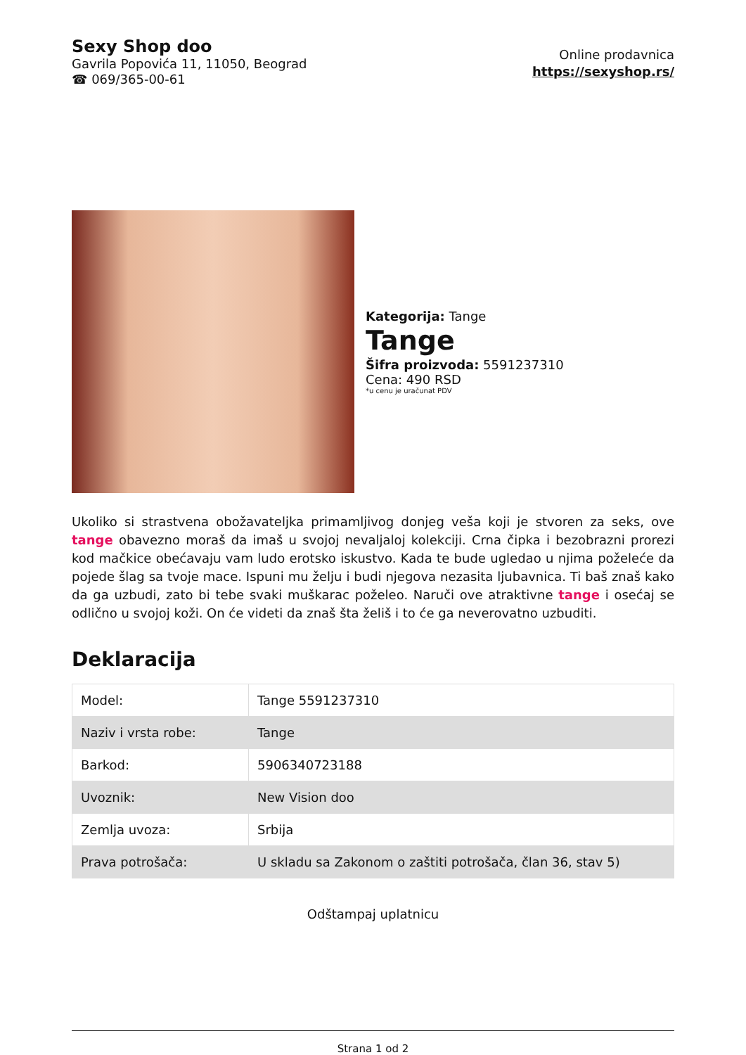Sexy Shop doo
Gavrila Popovića 11, 11050, Beograd
☎ 069/365-00-61
Online prodavnica
https://sexyshop.rs/
Kategorija: Tange
Tange
Šifra proizvoda: 5591237310
Cena: 490 RSD
*u cenu je uračunat PDV
Ukoliko si strastvena obožavateljka primamljivog donjeg veša koji je stvoren za seks, ove tange obavezno moraš da imaš u svojoj nevaljaloj kolekciji. Crna čipka i bezobrazni prorezi kod mačkice obećavaju vam ludo erotsko iskustvo. Kada te bude ugledao u njima poželeće da pojede šlag sa tvoje mace. Ispuni mu želju i budi njegova nezasita ljubavnica. Ti baš znaš kako da ga uzbudi, zato bi tebe svaki muškarac poželeo. Naruči ove atraktivne tange i osećaj se odlično u svojoj koži. On će videti da znaš šta želiš i to će ga neverovatno uzbuditi.
Deklaracija
| Model: | Tange 5591237310 |
| Naziv i vrsta robe: | Tange |
| Barkod: | 5906340723188 |
| Uvoznik: | New Vision doo |
| Zemlja uvoza: | Srbija |
| Prava potrošača: | U skladu sa Zakonom o zaštiti potrošača, član 36, stav 5) |
Odštampaj uplatnicu
Strana 1 od 2